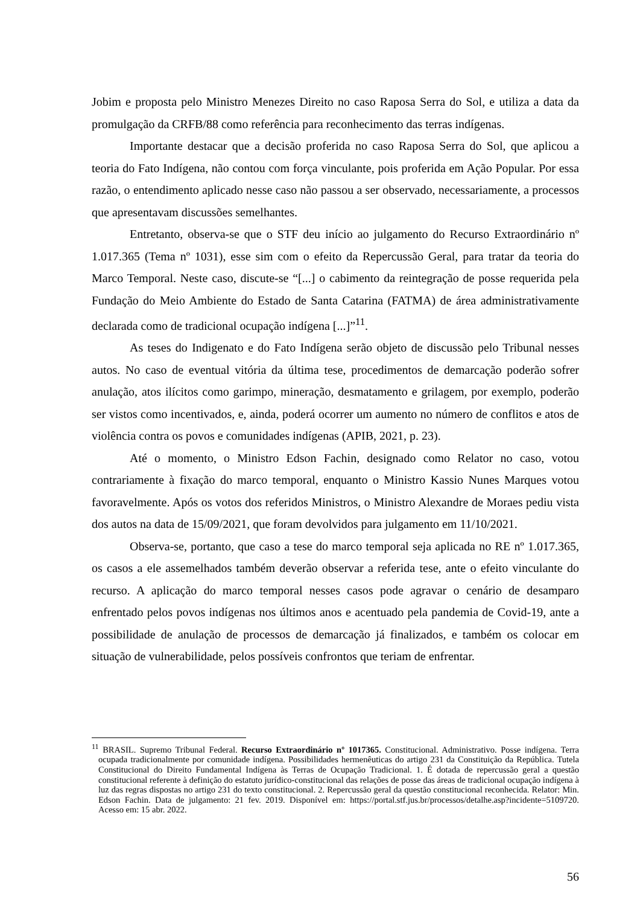Jobim e proposta pelo Ministro Menezes Direito no caso Raposa Serra do Sol, e utiliza a data da promulgação da CRFB/88 como referência para reconhecimento das terras indígenas.
Importante destacar que a decisão proferida no caso Raposa Serra do Sol, que aplicou a teoria do Fato Indígena, não contou com força vinculante, pois proferida em Ação Popular. Por essa razão, o entendimento aplicado nesse caso não passou a ser observado, necessariamente, a processos que apresentavam discussões semelhantes.
Entretanto, observa-se que o STF deu início ao julgamento do Recurso Extraordinário nº 1.017.365 (Tema nº 1031), esse sim com o efeito da Repercussão Geral, para tratar da teoria do Marco Temporal. Neste caso, discute-se “[...] o cabimento da reintegração de posse requerida pela Fundação do Meio Ambiente do Estado de Santa Catarina (FATMA) de área administrativamente declarada como de tradicional ocupação indígena [...]”<sup>11</sup>.
As teses do Indigenato e do Fato Indígena serão objeto de discussão pelo Tribunal nesses autos. No caso de eventual vitória da última tese, procedimentos de demarcação poderão sofrer anulação, atos ilícitos como garimpo, mineração, desmatamento e grilagem, por exemplo, poderão ser vistos como incentivados, e, ainda, poderá ocorrer um aumento no número de conflitos e atos de violência contra os povos e comunidades indígenas (APIB, 2021, p. 23).
Até o momento, o Ministro Edson Fachin, designado como Relator no caso, votou contrariamente à fixação do marco temporal, enquanto o Ministro Kassio Nunes Marques votou favoravelmente. Após os votos dos referidos Ministros, o Ministro Alexandre de Moraes pediu vista dos autos na data de 15/09/2021, que foram devolvidos para julgamento em 11/10/2021.
Observa-se, portanto, que caso a tese do marco temporal seja aplicada no RE nº 1.017.365, os casos a ele assemelhados também deverão observar a referida tese, ante o efeito vinculante do recurso. A aplicação do marco temporal nesses casos pode agravar o cenário de desamparo enfrentado pelos povos indígenas nos últimos anos e acentuado pela pandemia de Covid-19, ante a possibilidade de anulação de processos de demarcação já finalizados, e também os colocar em situação de vulnerabilidade, pelos possíveis confrontos que teriam de enfrentar.
<sup>11</sup> BRASIL. Supremo Tribunal Federal. Recurso Extraordinário nº 1017365. Constitucional. Administrativo. Posse indígena. Terra ocupada tradicionalmente por comunidade indígena. Possibilidades hermenêuticas do artigo 231 da Constituição da República. Tutela Constitucional do Direito Fundamental Indígena às Terras de Ocupação Tradicional. 1. É dotada de repercussão geral a questão constitucional referente à definição do estatuto jurídico-constitucional das relações de posse das áreas de tradicional ocupação indígena à luz das regras dispostas no artigo 231 do texto constitucional. 2. Repercussão geral da questão constitucional reconhecida. Relator: Min. Edson Fachin. Data de julgamento: 21 fev. 2019. Disponível em: https://portal.stf.jus.br/processos/detalhe.asp?incidente=5109720. Acesso em: 15 abr. 2022.
56